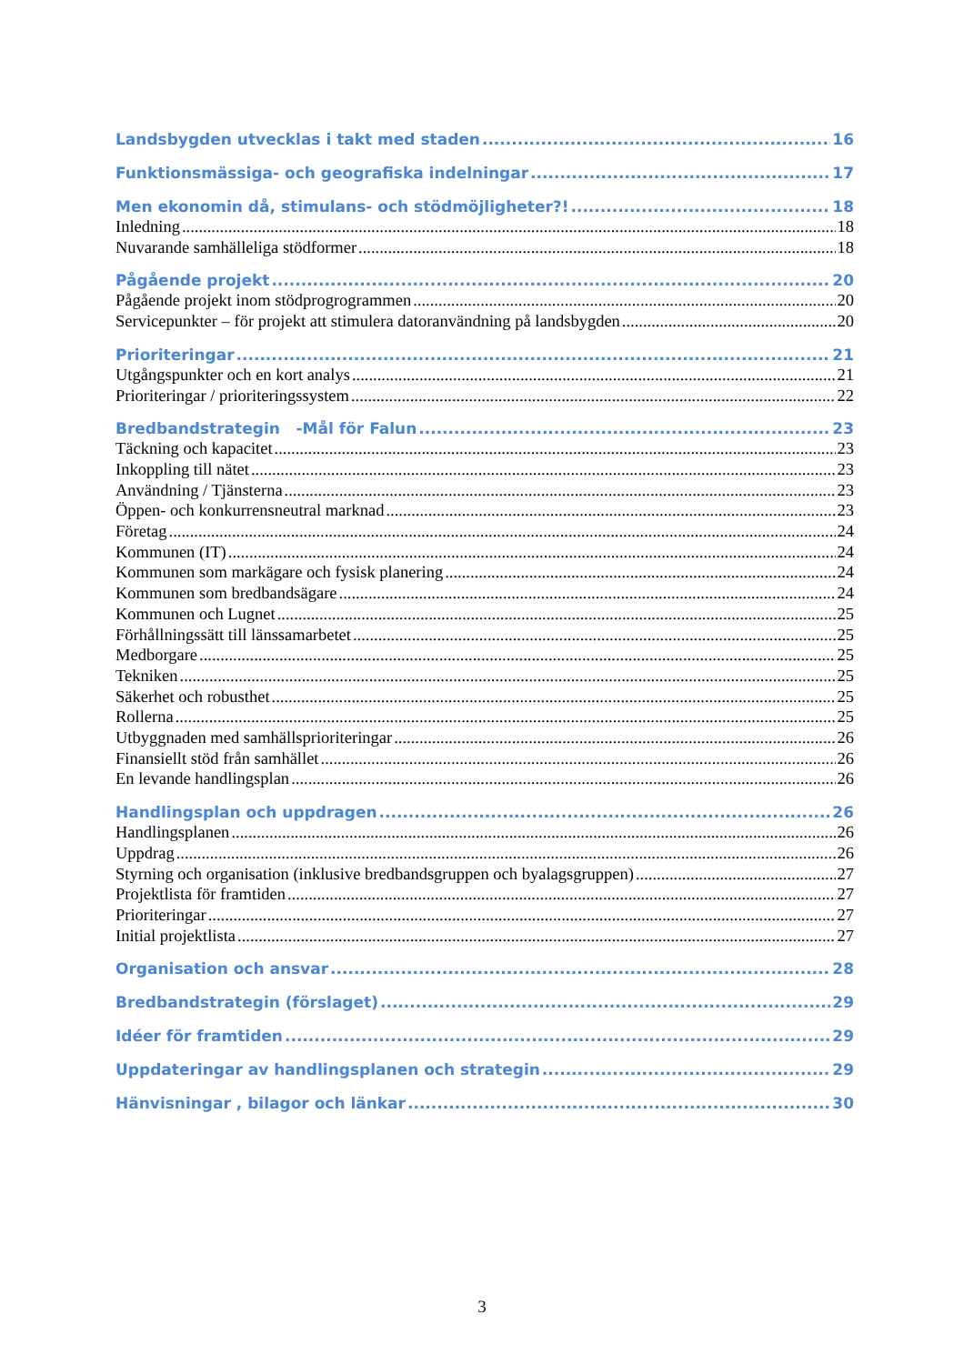Landsbygden utvecklas i takt med staden 16
Funktionsmässiga- och geografiska indelningar 17
Men ekonomin då, stimulans- och stödmöjligheter?! 18
Inledning 18
Nuvarande samhälleliga stödformer 18
Pågående projekt 20
Pågående projekt inom stödprogrogrammen 20
Servicepunkter – för projekt att stimulera datoranvändning på landsbygden 20
Prioriteringar 21
Utgångspunkter och en kort analys 21
Prioriteringar / prioriteringssystem 22
Bredbandstrategin -Mål för Falun 23
Täckning och kapacitet 23
Inkoppling till nätet 23
Användning / Tjänsterna 23
Öppen- och konkurrensneutral marknad 23
Företag 24
Kommunen (IT) 24
Kommunen som markägare och fysisk planering 24
Kommunen som bredbandsägare 24
Kommunen och Lugnet 25
Förhållningssätt till länssamarbetet 25
Medborgare 25
Tekniken 25
Säkerhet och robusthet 25
Rollerna 25
Utbyggnaden med samhällsprioriteringar 26
Finansiellt stöd från samhället 26
En levande handlingsplan 26
Handlingsplan och uppdragen 26
Handlingsplanen 26
Uppdrag 26
Styrning och organisation (inklusive bredbandsgruppen och byalagsgruppen) 27
Projektlista för framtiden 27
Prioriteringar 27
Initial projektlista 27
Organisation och ansvar 28
Bredbandstrategin (förslaget) 29
Idéer för framtiden 29
Uppdateringar av handlingsplanen och strategin 29
Hänvisningar , bilagor och länkar 30
3